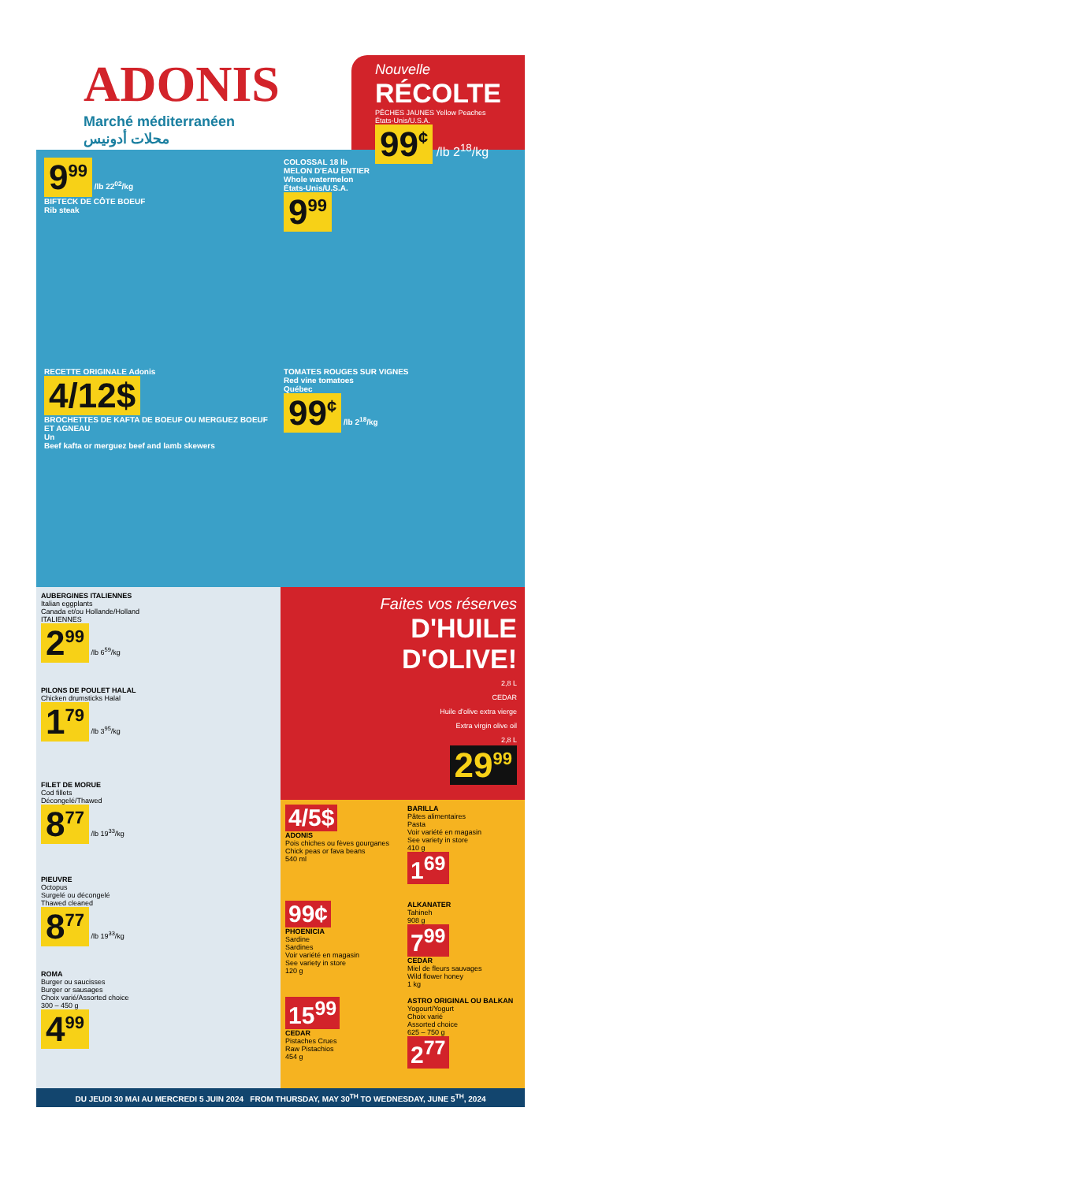ADONIS
Marché méditerranéen
محلات أدونيس
Nouvelle
RÉCOLTE
PÊCHES JAUNES Yellow Peaches États-Unis/U.S.A.
99<sup>¢</sup> /lb 2<sup>18</sup>/kg
9<sup>99</sup> /lb 22<sup>02</sup>/kg
BIFTECK DE CÔTE BOEUF
Rib steak
COLOSSAL 18 lb
MELON D'EAU ENTIER
Whole watermelon
États-Unis/U.S.A.
9<sup>99</sup>
RECETTE ORIGINALE Adonis
4/12$
BROCHETTES DE KAFTA DE BOEUF OU MERGUEZ BOEUF ET AGNEAU
Un
Beef kafta or merguez beef and lamb skewers
TOMATES ROUGES SUR VIGNES
Red vine tomatoes
Québec
99<sup>¢</sup> /lb 2<sup>18</sup>/kg
AUBERGINES ITALIENNES
Italian eggplants
Canada et/ou Hollande/Holland
ITALIENNES
2<sup>99</sup> /lb 6<sup>59</sup>/kg
PILONS DE POULET HALAL
Chicken drumsticks Halal
1<sup>79</sup> /lb 3<sup>95</sup>/kg
FILET DE MORUE
Cod fillets
Décongelé/Thawed
8<sup>77</sup> /lb 19<sup>33</sup>/kg
PIEUVRE
Octopus
Surgelé ou décongelé
Thawed cleaned
8<sup>77</sup> /lb 19<sup>33</sup>/kg
ROMA
Burger ou saucisses
Burger or sausages
Choix varié/Assorted choice
300 – 450 g
4<sup>99</sup>
Faites vos réserves
D'HUILE D'OLIVE!
2,8 L
CEDAR
Huile d'olive extra vierge
Extra virgin olive oil
2,8 L
29<sup>99</sup>
4/5$
ADONIS
Pois chiches ou fèves gourganes
Chick peas or fava beans
540 ml
BARILLA
Pâtes alimentaires
Pasta
Voir variété en magasin
See variety in store
410 g
1<sup>69</sup>
99¢
PHOENICIA
Sardine
Sardines
Voir variété en magasin
See variety in store
120 g
ALKANATER
Tahineh
908 g
7<sup>99</sup>
CEDAR
Miel de fleurs sauvages
Wild flower honey
1 kg
15<sup>99</sup>
CEDAR
Pistaches Crues
Raw Pistachios
454 g
ASTRO ORIGINAL OU BALKAN
Yogourt/Yogurt
Choix varié
Assorted choice
625 – 750 g
2<sup>77</sup>
DU JEUDI 30 MAI AU MERCREDI 5 JUIN 2024 FROM THURSDAY, MAY 30<sup>TH</sup> TO WEDNESDAY, JUNE 5<sup>TH</sup>, 2024